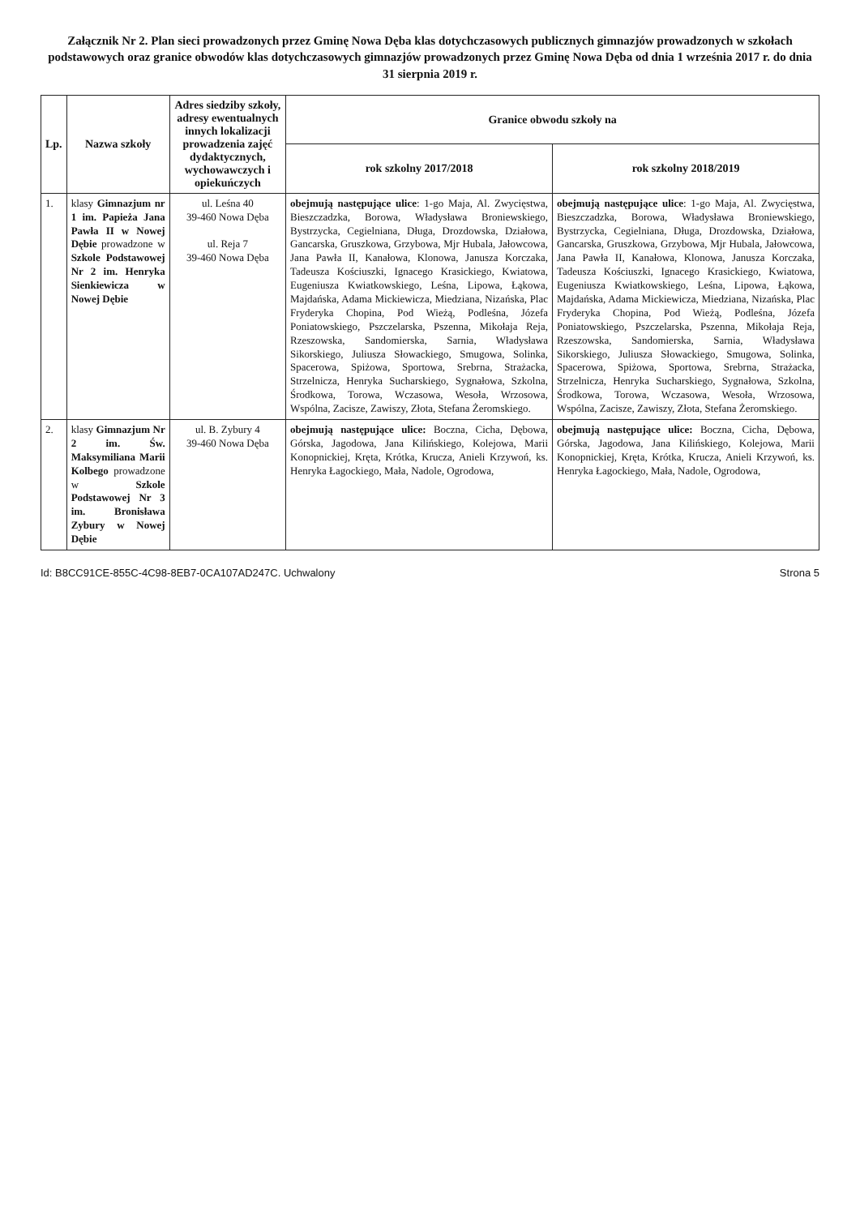Załącznik Nr 2. Plan sieci prowadzonych przez Gminę Nowa Dęba klas dotychczasowych publicznych gimnazjów prowadzonych w szkołach podstawowych oraz granice obwodów klas dotychczasowych gimnazjów prowadzonych przez Gminę Nowa Dęba od dnia 1 września 2017 r. do dnia 31 sierpnia 2019 r.
| Lp. | Nazwa szkoły | Adres siedziby szkoły, adresy ewentualnych innych lokalizacji prowadzenia zajęć dydaktycznych, wychowawczych i opiekuńczych | Granice obwodu szkoły na | |
| --- | --- | --- | --- | --- |
| | | | rok szkolny 2017/2018 | rok szkolny 2018/2019 |
| 1. | klasy Gimnazjum nr 1 im. Papieża Jana Pawła II w Nowej Dębie prowadzone w Szkole Podstawowej Nr 2 im. Henryka Sienkiewicza w Nowej Dębie | ul. Leśna 40 39-460 Nowa Dęba ul. Reja 7 39-460 Nowa Dęba | obejmują następujące ulice : 1-go Maja, Al. Zwycięstwa, Bieszczadzka, Borowa, Władysława Broniewskiego, Bystrzycka, Cegielniana, Długa, Drozdowska, Działowa, Gancarska, Gruszkowa, Grzybowa, Mjr Hubala, Jałowcowa, Jana Pawła II, Kanałowa, Klonowa, Janusza Korczaka, Tadeusza Kościuszki, Ignacego Krasickiego, Kwiatowa, Eugeniusza Kwiatkowskiego, Leśna, Lipowa, Łąkowa, Majdańska, Adama Mickiewicza, Miedziana, Nizańska, Plac Fryderyka Chopina, Pod Wieżą, Podleśna, Józefa Poniatowskiego, Pszczelarska, Pszenna, Mikołaja Reja, Rzeszowska, Sandomierska, Sarnia, Władysława Sikorskiego, Juliusza Słowackiego, Smugowa, Solinka, Spacerowa, Spiżowa, Sportowa, Srebrna, Strażacka, Strzelnicza, Henryka Sucharskiego, Sygnałowa, Szkolna, Środkowa, Torowa, Wczasowa, Wesoła, Wrzosowa, Wspólna, Zacisze, Zawiszy, Złota, Stefana Żeromskiego. | obejmują następujące ulice : 1-go Maja, Al. Zwycięstwa, Bieszczadzka, Borowa, Władysława Broniewskiego, Bystrzycka, Cegielniana, Długa, Drozdowska, Działowa, Gancarska, Gruszkowa, Grzybowa, Mjr Hubala, Jałowcowa, Jana Pawła II, Kanałowa, Klonowa, Janusza Korczaka, Tadeusza Kościuszki, Ignacego Krasickiego, Kwiatowa, Eugeniusza Kwiatkowskiego, Leśna, Lipowa, Łąkowa, Majdańska, Adama Mickiewicza, Miedziana, Nizańska, Plac Fryderyka Chopina, Pod Wieżą, Podleśna, Józefa Poniatowskiego, Pszczelarska, Pszenna, Mikołaja Reja, Rzeszowska, Sandomierska, Sarnia, Władysława Sikorskiego, Juliusza Słowackiego, Smugowa, Solinka, Spacerowa, Spiżowa, Sportowa, Srebrna, Strażacka, Strzelnicza, Henryka Sucharskiego, Sygnałowa, Szkolna, Środkowa, Torowa, Wczasowa, Wesoła, Wrzosowa, Wspólna, Zacisze, Zawiszy, Złota, Stefana Żeromskiego. |
| 2. | klasy Gimnazjum Nr 2 im. Św. Maksymiliana Marii Kolbego prowadzone w Szkole Podstawowej Nr 3 im. Bronisława Zybury w Nowej Dębie | ul. B. Zybury 4 39-460 Nowa Dęba | obejmują następujące ulice: Boczna, Cicha, Dębowa, Górska, Jagodowa, Jana Kilińskiego, Kolejowa, Marii Konopnickiej, Kręta, Krótka, Krucza, Anieli Krzywoń, ks. Henryka Łagockiego, Mała, Nadole, Ogrodowa, | obejmują następujące ulice: Boczna, Cicha, Dębowa, Górska, Jagodowa, Jana Kilińskiego, Kolejowa, Marii Konopnickiej, Kręta, Krótka, Krucza, Anieli Krzywoń, ks. Henryka Łagockiego, Mała, Nadole, Ogrodowa, |
Id: B8CC91CE-855C-4C98-8EB7-0CA107AD247C. Uchwalony Strona 5